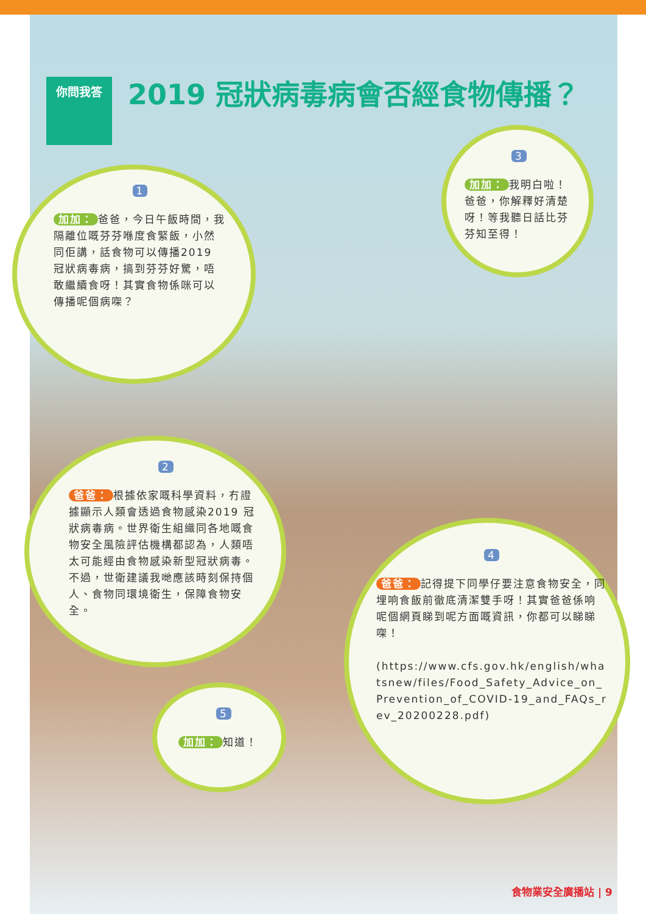你問我答 2019 冠狀病毒病會否經食物傳播？
1
加加： 爸爸，今日午飯時間，我隔離位嘅芬芬喺度食緊飯，小然同佢講，話食物可以傳播2019 冠狀病毒病，搞到芬芬好驚，唔敢繼續食呀！其實食物係咪可以傳播呢個病㗎？
3
加加： 我明白啦！爸爸，你解釋好清楚呀！等我聽日話比芬芬知至得！
2
爸爸： 根據依家嘅科學資料，冇證據顯示人類會透過食物感染2019 冠狀病毒病。世界衛生組織同各地嘅食物安全風險評估機構都認為，人類唔太可能經由食物感染新型冠狀病毒。不過，世衛建議我哋應該時刻保持個人、食物同環境衛生，保障食物安全。
4
爸爸： 記得提下同學仔要注意食物安全，同埋响食飯前徹底清潔雙手呀！其實爸爸係响呢個網頁睇到呢方面嘅資訊，你都可以睇睇㗎！
(https://www.cfs.gov.hk/english/whatsnew/files/Food_Safety_Advice_on_Prevention_of_COVID-19_and_FAQs_rev_20200228.pdf)
5
加加： 知道！
食物業安全廣播站 | 9